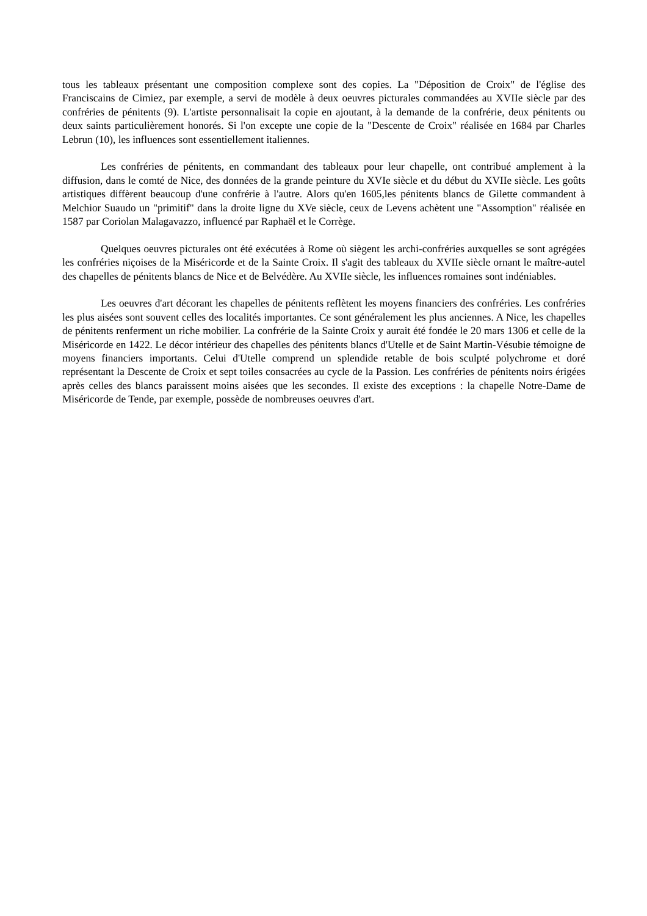tous les tableaux présentant une composition complexe sont des copies. La "Déposition de Croix" de l'église des Franciscains de Cimiez, par exemple, a servi de modèle à deux oeuvres picturales commandées au XVIIe siècle par des confréries de pénitents (9). L'artiste personnalisait la copie en ajoutant, à la demande de la confrérie, deux pénitents ou deux saints particulièrement honorés. Si l'on excepte une copie de la "Descente de Croix" réalisée en 1684 par Charles Lebrun (10), les influences sont essentiellement italiennes.
Les confréries de pénitents, en commandant des tableaux pour leur chapelle, ont contribué amplement à la diffusion, dans le comté de Nice, des données de la grande peinture du XVIe siècle et du début du XVIIe siècle. Les goûts artistiques diffèrent beaucoup d'une confrérie à l'autre. Alors qu'en 1605,les pénitents blancs de Gilette commandent à Melchior Suaudo un "primitif" dans la droite ligne du XVe siècle, ceux de Levens achètent une "Assomption" réalisée en 1587 par Coriolan Malagavazzo, influencé par Raphaël et le Corrège.
Quelques oeuvres picturales ont été exécutées à Rome où siègent les archi-confréries auxquelles se sont agrégées les confréries niçoises de la Miséricorde et de la Sainte Croix. Il s'agit des tableaux du XVIIe siècle ornant le maître-autel des chapelles de pénitents blancs de Nice et de Belvédère. Au XVIIe siècle, les influences romaines sont indéniables.
Les oeuvres d'art décorant les chapelles de pénitents reflètent les moyens financiers des confréries. Les confréries les plus aisées sont souvent celles des localités importantes. Ce sont généralement les plus anciennes. A Nice, les chapelles de pénitents renferment un riche mobilier. La confrérie de la Sainte Croix y aurait été fondée le 20 mars 1306 et celle de la Miséricorde en 1422. Le décor intérieur des chapelles des pénitents blancs d'Utelle et de Saint Martin-Vésubie témoigne de moyens financiers importants. Celui d'Utelle comprend un splendide retable de bois sculpté polychrome et doré représentant la Descente de Croix et sept toiles consacrées au cycle de la Passion. Les confréries de pénitents noirs érigées après celles des blancs paraissent moins aisées que les secondes. Il existe des exceptions : la chapelle Notre-Dame de Miséricorde de Tende, par exemple, possède de nombreuses oeuvres d'art.